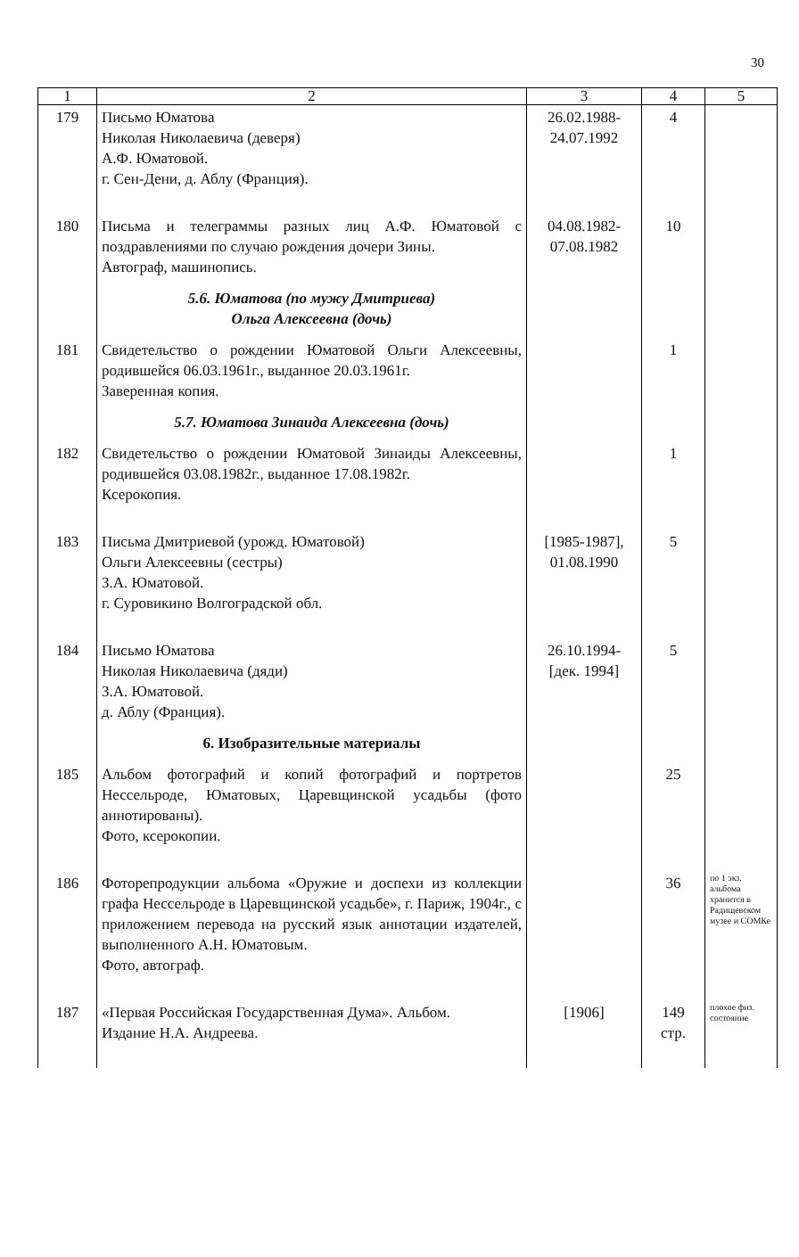30
| 1 | 2 | 3 | 4 | 5 |
| --- | --- | --- | --- | --- |
| 179 | Письмо Юматова Николая Николаевича (деверя) А.Ф. Юматовой. г. Сен-Дени, д. Аблу (Франция). | 26.02.1988- 24.07.1992 | 4 | |
| 180 | Письма и телеграммы разных лиц А.Ф. Юматовой с поздравлениями по случаю рождения дочери Зины. Автограф, машинопись. | 04.08.1982- 07.08.1982 | 10 | |
| | 5.6. Юматова (по мужу Дмитриева) Ольга Алексеевна (дочь) | | | |
| 181 | Свидетельство о рождении Юматовой Ольги Алексеевны, родившейся 06.03.1961г., выданное 20.03.1961г. Заверенная копия. | | 1 | |
| | 5.7. Юматова Зинаида Алексеевна (дочь) | | | |
| 182 | Свидетельство о рождении Юматовой Зинаиды Алексеевны, родившейся 03.08.1982г., выданное 17.08.1982г. Ксерокопия. | | 1 | |
| 183 | Письма Дмитриевой (урожд. Юматовой) Ольги Алексеевны (сестры) З.А. Юматовой. г. Суровикино Волгоградской обл. | [1985-1987], 01.08.1990 | 5 | |
| 184 | Письмо Юматова Николая Николаевича (дяди) З.А. Юматовой. д. Аблу (Франция). | 26.10.1994- [дек. 1994] | 5 | |
| | 6. Изобразительные материалы | | | |
| 185 | Альбом фотографий и копий фотографий и портретов Нессельроде, Юматовых, Царевщинской усадьбы (фото аннотированы). Фото, ксерокопии. | | 25 | |
| 186 | Фоторепродукции альбома «Оружие и доспехи из коллекции графа Нессельроде в Царевщинской усадьбе», г. Париж, 1904г., с приложением перевода на русский язык аннотации издателей, выполненного А.Н. Юматовым. Фото, автограф. | | 36 | по 1 экз. альбома хранится в Радищевском музее и СОМКе |
| 187 | «Первая Российская Государственная Дума». Альбом. Издание Н.А. Андреева. | [1906] | 149 стр. | плохое физ. состояние |